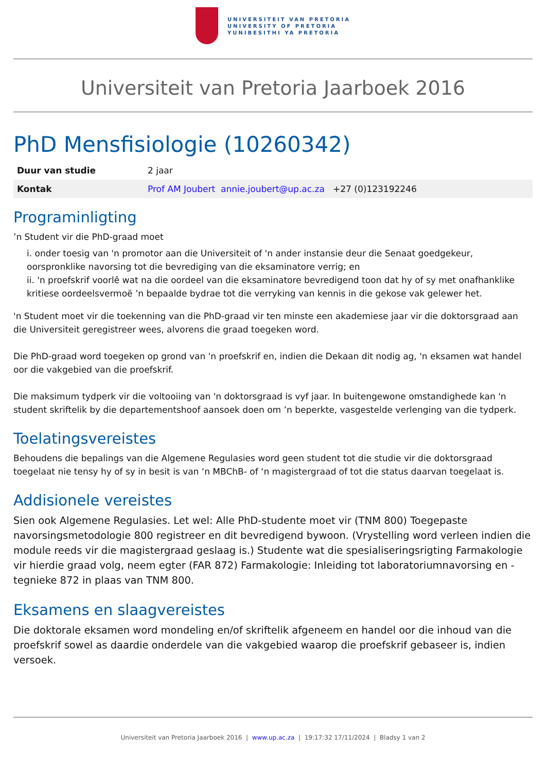UNIVERSITEIT VAN PRETORIA
UNIVERSITY OF PRETORIA
YUNIBESITHI YA PRETORIA
Universiteit van Pretoria Jaarboek 2016
PhD Mensfisiologie (10260342)
| Duur van studie | 2 jaar |
| Kontak | Prof AM Joubert annie.joubert@up.ac.za +27 (0)123192246 |
Programinligting
’n Student vir die PhD-graad moet
i. onder toesig van 'n promotor aan die Universiteit of 'n ander instansie deur die Senaat goedgekeur, oorspronklike navorsing tot die bevrediging van die eksaminatore verrig; en
ii. 'n proefskrif voorlê wat na die oordeel van die eksaminatore bevredigend toon dat hy of sy met onafhanklike kritiese oordeelsvermoë ’n bepaalde bydrae tot die verryking van kennis in die gekose vak gelewer het.
'n Student moet vir die toekenning van die PhD-graad vir ten minste een akademiese jaar vir die doktorsgraad aan die Universiteit geregistreer wees, alvorens die graad toegeken word.
Die PhD-graad word toegeken op grond van 'n proefskrif en, indien die Dekaan dit nodig ag, 'n eksamen wat handel oor die vakgebied van die proefskrif.
Die maksimum tydperk vir die voltooiing van 'n doktorsgraad is vyf jaar. In buitengewone omstandighede kan 'n student skriftelik by die departementshoof aansoek doen om ’n beperkte, vasgestelde verlenging van die tydperk.
Toelatingsvereistes
Behoudens die bepalings van die Algemene Regulasies word geen student tot die studie vir die doktorsgraad toegelaat nie tensy hy of sy in besit is van ‘n MBChB- of ‘n magistergraad of tot die status daarvan toegelaat is.
Addisionele vereistes
Sien ook Algemene Regulasies. Let wel: Alle PhD-studente moet vir (TNM 800) Toegepaste navorsingsmetodologie 800 registreer en dit bevredigend bywoon. (Vrystelling word verleen indien die module reeds vir die magistergraad geslaag is.) Studente wat die spesialiseringsrigting Farmakologie vir hierdie graad volg, neem egter (FAR 872) Farmakologie: Inleiding tot laboratoriumnavorsing en -tegnieke 872 in plaas van TNM 800.
Eksamens en slaagvereistes
Die doktorale eksamen word mondeling en/of skriftelik afgeneem en handel oor die inhoud van die proefskrif sowel as daardie onderdele van die vakgebied waarop die proefskrif gebaseer is, indien versoek.
Universiteit van Pretoria Jaarboek 2016 | www.up.ac.za | 19:17:32 17/11/2024 | Bladsy 1 van 2